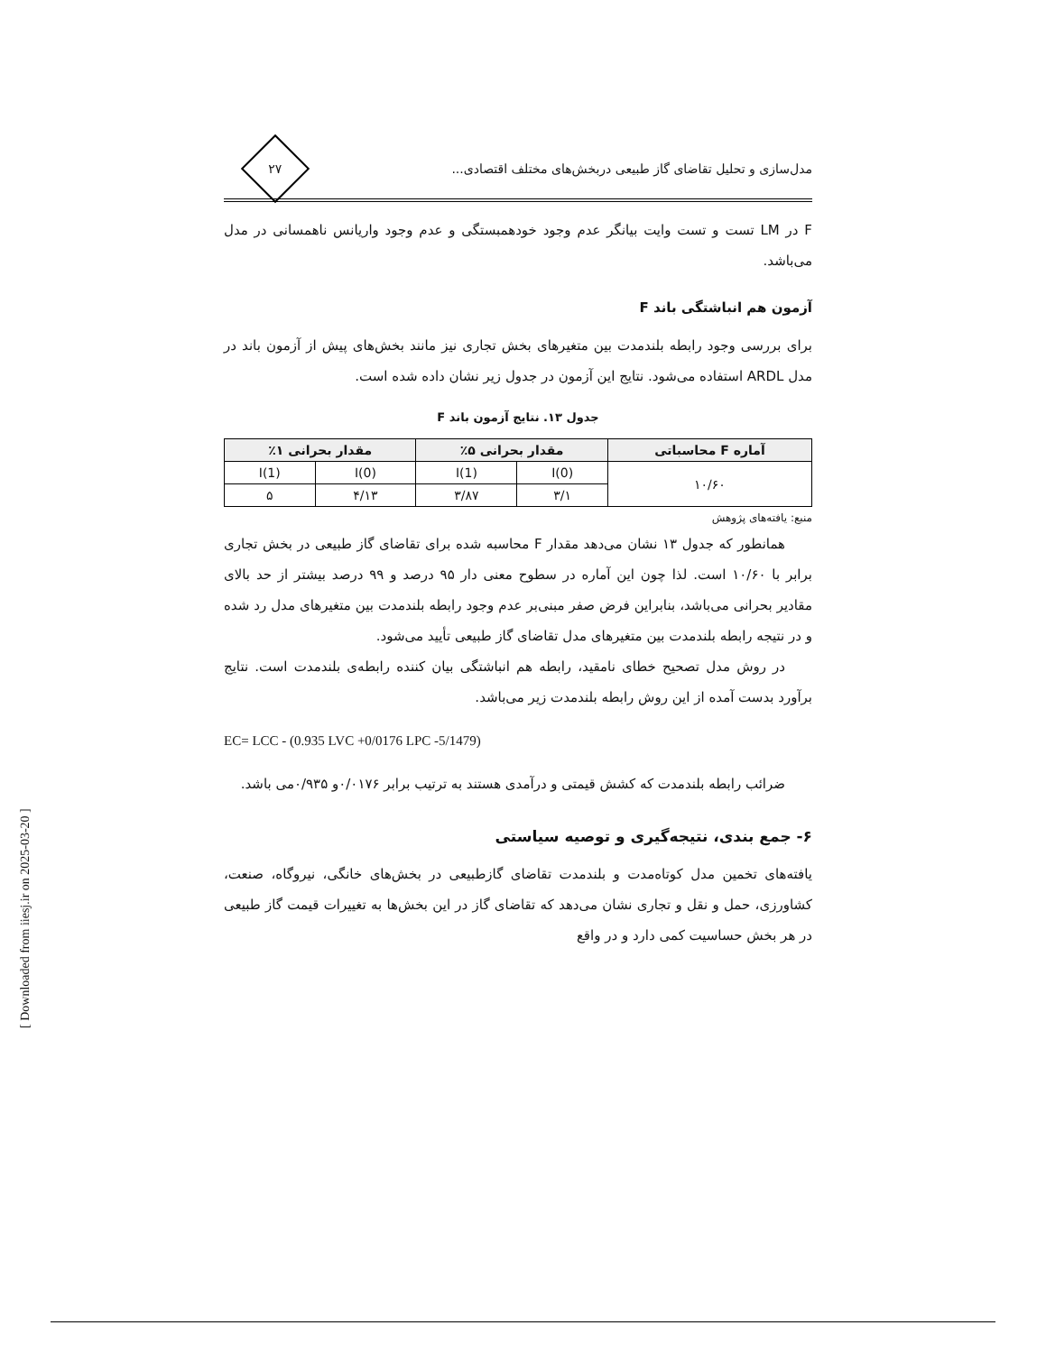مدل‌سازی و تحلیل تقاضای گاز طبیعی دربخش‌های مختلف اقتصادی...
۲۷
F در LM تست و تست وایت بیانگر عدم وجود خودهمبستگی و عدم وجود واریانس ناهمسانی در مدل می‌باشد.
آزمون هم انباشتگی باند F
برای بررسی وجود رابطه بلندمدت بین متغیرهای بخش تجاری نیز مانند بخش‌های پیش از آزمون باند در مدل ARDL استفاده می‌شود. نتایج این آزمون در جدول زیر نشان داده شده است.
جدول ۱۳. نتایج آزمون باند F
| آماره F محاسباتی | مقدار بحرانی ۵٪ | | مقدار بحرانی ۱٪ | |
| --- | --- | --- | --- | --- |
| ۱۰/۶۰ | I(0) | I(1) | I(0) | I(1) |
| | ۳/۱ | ۳/۸۷ | ۴/۱۳ | ۵ |
منبع: یافته‌های پژوهش
همانطور که جدول ۱۳ نشان می‌دهد مقدار F محاسبه شده برای تقاضای گاز طبیعی در بخش تجاری برابر با ۱۰/۶۰ است. لذا چون این آماره در سطوح معنی دار ۹۵ درصد و ۹۹ درصد بیشتر از حد بالای مقادیر بحرانی می‌باشد، بنابراین فرض صفر مبنی‌بر عدم وجود رابطه بلندمدت بین متغیرهای مدل رد شده و در نتیجه رابطه بلندمدت بین متغیرهای مدل تقاضای گاز طبیعی تأیید می‌شود.
در روش مدل تصحیح خطای نامقید، رابطه هم انباشتگی بیان کننده رابطه‌ی بلندمدت است. نتایج برآورد بدست آمده از این روش رابطه بلندمدت زیر می‌باشد.
EC= LCC - (0.935 LVC +0/0176 LPC -5/1479)
ضرائب رابطه بلندمدت که کشش قیمتی و درآمدی هستند به ترتیب برابر ۰/۰۱۷۶و ۰/۹۳۵می باشد.
۶- جمع بندی، نتیجه‌گیری و توصیه سیاستی
یافته‌های تخمین مدل کوتاه‌مدت و بلندمدت تقاضای گازطبیعی در بخش‌های خانگی، نیروگاه، صنعت، کشاورزی، حمل و نقل و تجاری نشان می‌دهد که تقاضای گاز در این بخش‌ها به تغییرات قیمت گاز طبیعی در هر بخش حساسیت کمی دارد و در واقع
[ Downloaded from iiesj.ir on 2025-03-20 ]